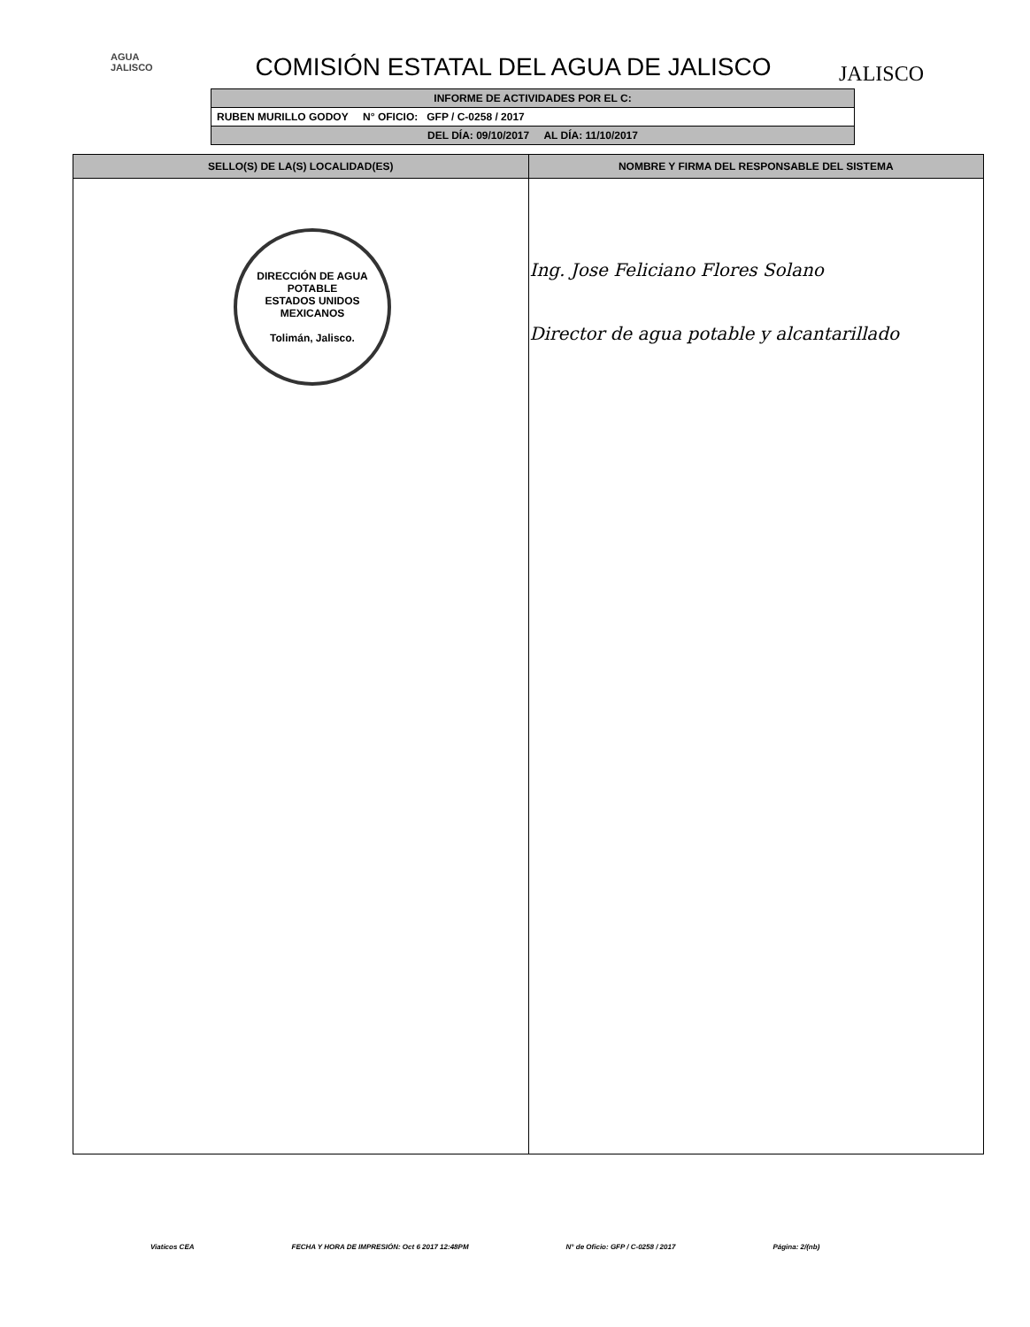AGUA
JALISCO
JALISCO
COMISIÓN ESTATAL DEL AGUA DE JALISCO
| INFORME DE ACTIVIDADES POR EL C: |
| RUBEN MURILLO GODOY N° OFICIO: GFP / C-0258 / 2017 |
| DEL DÍA: 09/10/2017 AL DÍA: 11/10/2017 |
| SELLO(S) DE LA(S) LOCALIDAD(ES) | NOMBRE Y FIRMA DEL RESPONSABLE DEL SISTEMA |
| --- | --- |
| DIRECCIÓN DE AGUA POTABLE ESTADOS UNIDOS MEXICANOS Tolimán, Jalisco. | Ing. Jose Feliciano Flores Solano Director de agua potable y alcantarillado |
Viaticos CEA FECHA Y HORA DE IMPRESIÓN: Oct 6 2017 12:48PM N° de Oficio: GFP / C-0258 / 2017 Página: 2/(nb)